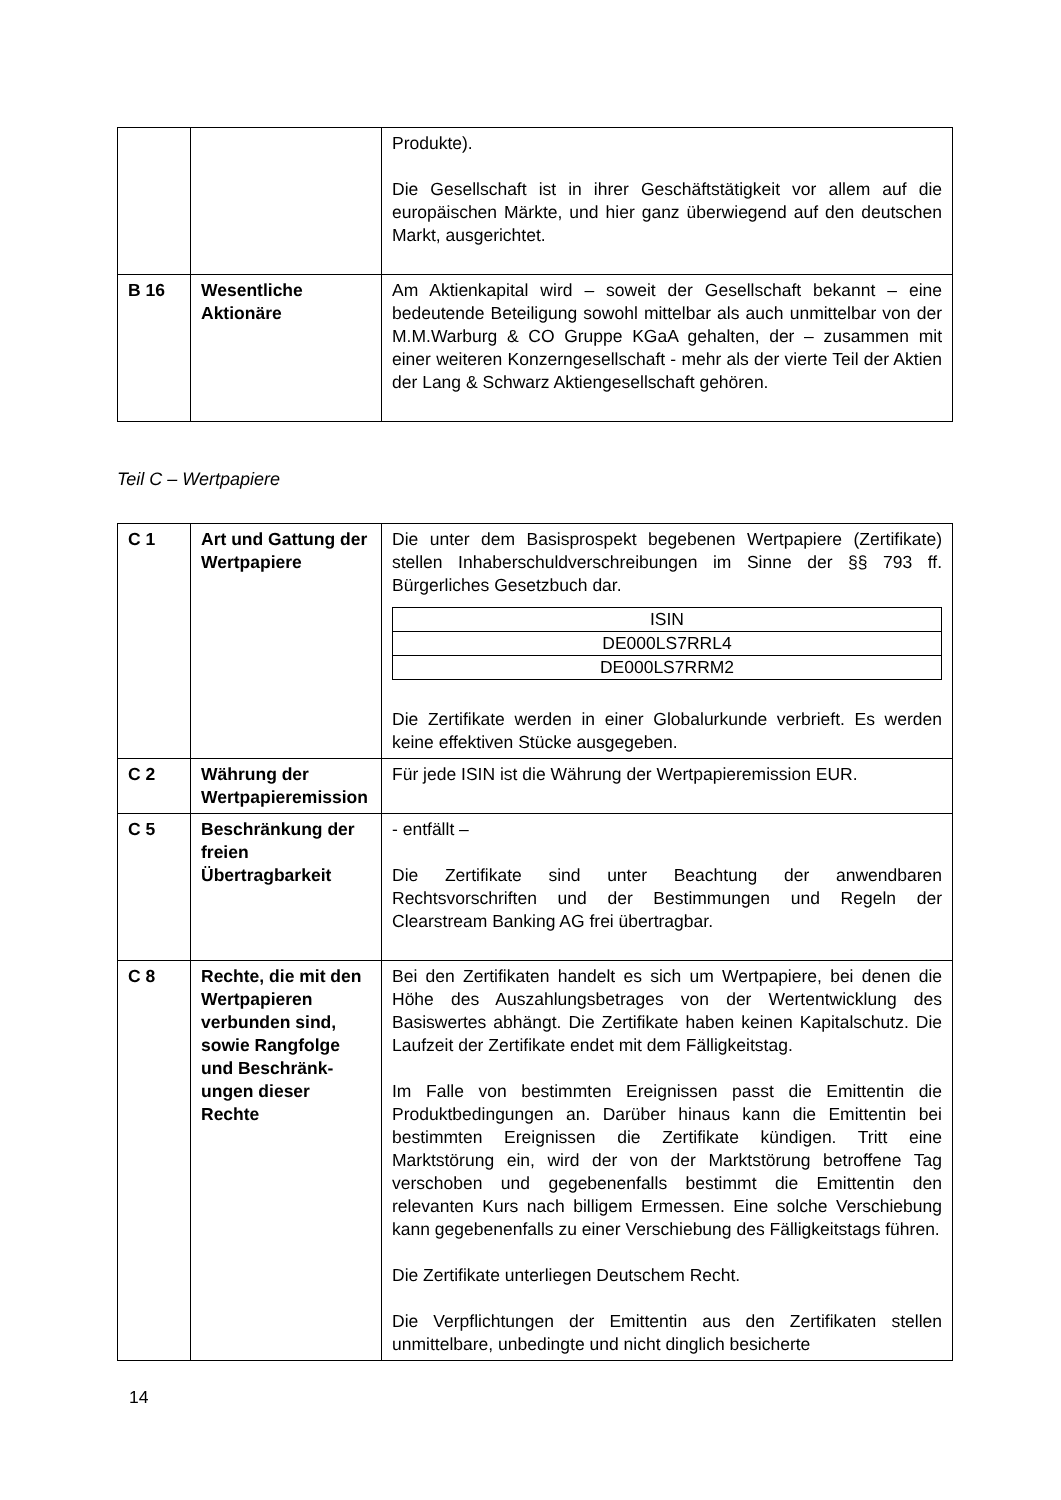| | | Produkte). Die Gesellschaft ist in ihrer Geschäftstätigkeit vor allem auf die europäischen Märkte, und hier ganz überwiegend auf den deutschen Markt, ausgerichtet. |
| B 16 | Wesentliche Aktionäre | Am Aktienkapital wird – soweit der Gesellschaft bekannt – eine bedeutende Beteiligung sowohl mittelbar als auch unmittelbar von der M.M.Warburg & CO Gruppe KGaA gehalten, der – zusammen mit einer weiteren Konzerngesellschaft - mehr als der vierte Teil der Aktien der Lang & Schwarz Aktien­gesellschaft gehören. |
Teil C – Wertpapiere
| C 1 | Art und Gattung der Wertpapiere | Die unter dem Basisprospekt begebenen Wertpapiere (Zertifikate) stellen Inhaberschuldverschreibungen im Sinne der §§ 793 ff. Bürgerliches Gesetzbuch dar. / ISIN / / DE000LS7RRL4 / / DE000LS7RRM2 / Die Zertifikate werden in einer Globalurkunde verbrieft. Es werden keine effektiven Stücke ausgegeben. |
| C 2 | Währung der Wertpapier­emission | Für jede ISIN ist die Währung der Wertpapieremission EUR. |
| C 5 | Beschränkung der freien Übertragbarkeit | - entfällt – Die Zertifikate sind unter Beachtung der anwendbaren Rechtsvorschriften und der Bestimmungen und Regeln der Clearstream Banking AG frei übertragbar. |
| C 8 | Rechte, die mit den Wertpapieren verbunden sind, sowie Rangfolge und Beschränk­ungen dieser Rechte | Bei den Zertifikaten handelt es sich um Wertpapiere, bei denen die Höhe des Auszahlungsbetrages von der Wertentwicklung des Basiswertes abhängt. Die Zertifikate haben keinen Kapitalschutz. Die Laufzeit der Zertifikate endet mit dem Fälligkeitstag. Im Falle von bestimmten Ereignissen passt die Emittentin die Produktbedingungen an. Darüber hinaus kann die Emittentin bei bestimmten Ereignissen die Zertifikate kündigen. Tritt eine Marktstörung ein, wird der von der Marktstörung betroffene Tag verschoben und gegebenenfalls bestimmt die Emittentin den relevanten Kurs nach billigem Ermessen. Eine solche Verschiebung kann gegebenenfalls zu einer Verschiebung des Fälligkeitstags führen. Die Zertifikate unterliegen Deutschem Recht. Die Verpflichtungen der Emittentin aus den Zertifikaten stellen unmittelbare, unbedingte und nicht dinglich besicherte |
14